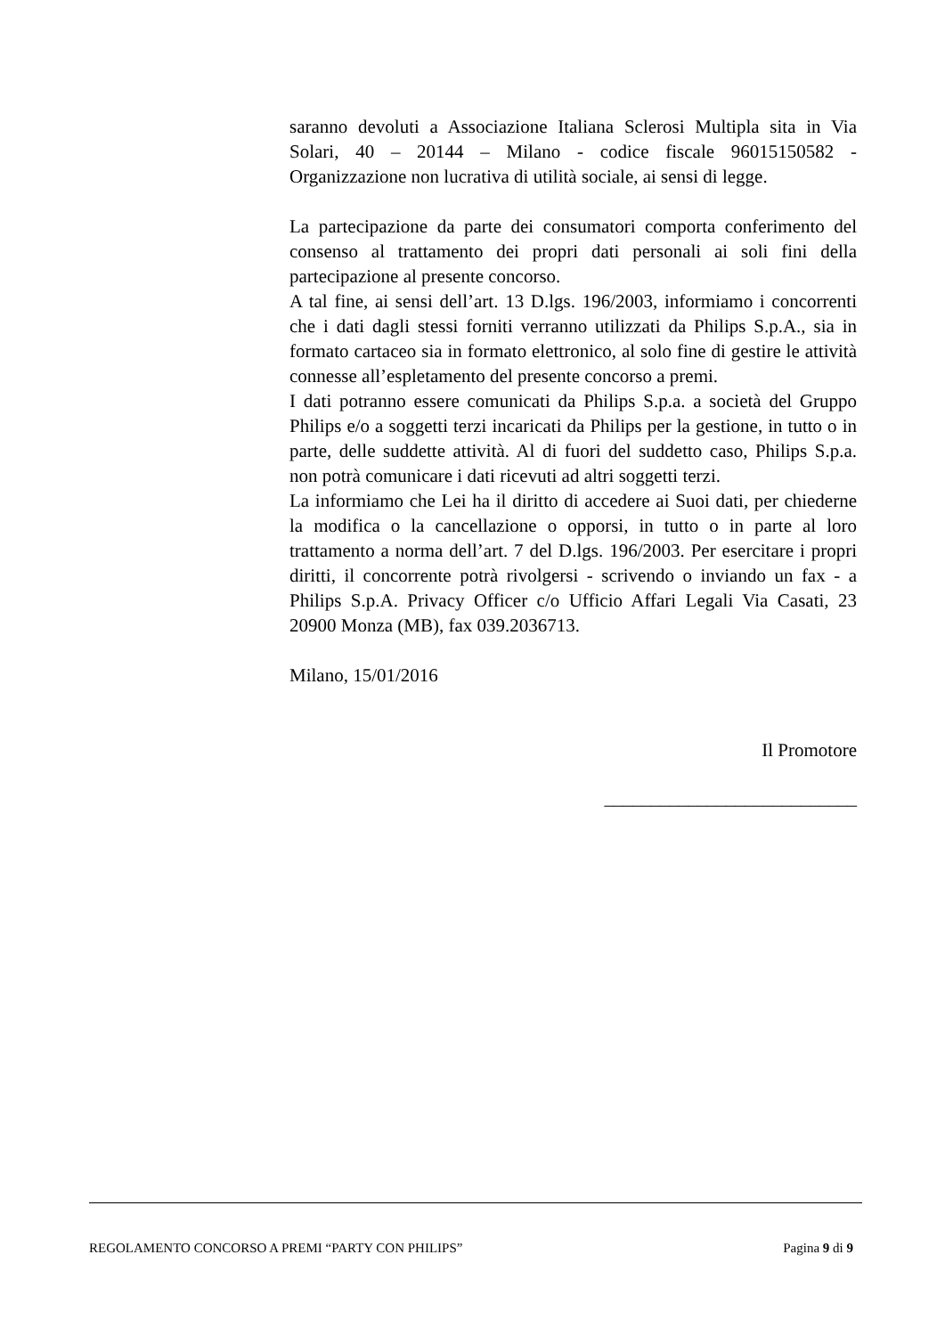saranno devoluti a Associazione Italiana Sclerosi Multipla sita in Via Solari, 40 – 20144 – Milano - codice fiscale 96015150582 - Organizzazione non lucrativa di utilità sociale, ai sensi di legge.
La partecipazione da parte dei consumatori comporta conferimento del consenso al trattamento dei propri dati personali ai soli fini della partecipazione al presente concorso.
A tal fine, ai sensi dell’art. 13 D.lgs. 196/2003, informiamo i concorrenti che i dati dagli stessi forniti verranno utilizzati da Philips S.p.A., sia in formato cartaceo sia in formato elettronico, al solo fine di gestire le attività connesse all’espletamento del presente concorso a premi.
I dati potranno essere comunicati da Philips S.p.a. a società del Gruppo Philips e/o a soggetti terzi incaricati da Philips per la gestione, in tutto o in parte, delle suddette attività. Al di fuori del suddetto caso, Philips S.p.a. non potrà comunicare i dati ricevuti ad altri soggetti terzi.
La informiamo che Lei ha il diritto di accedere ai Suoi dati, per chiederne la modifica o la cancellazione o opporsi, in tutto o in parte al loro trattamento a norma dell’art. 7 del D.lgs. 196/2003. Per esercitare i propri diritti, il concorrente potrà rivolgersi - scrivendo o inviando un fax - a Philips S.p.A. Privacy Officer c/o Ufficio Affari Legali Via Casati, 23 20900 Monza (MB), fax 039.2036713.
Milano, 15/01/2016
Il Promotore
___________________________
REGOLAMENTO CONCORSO A PREMI “PARTY CON PHILIPS” Pagina 9 di 9